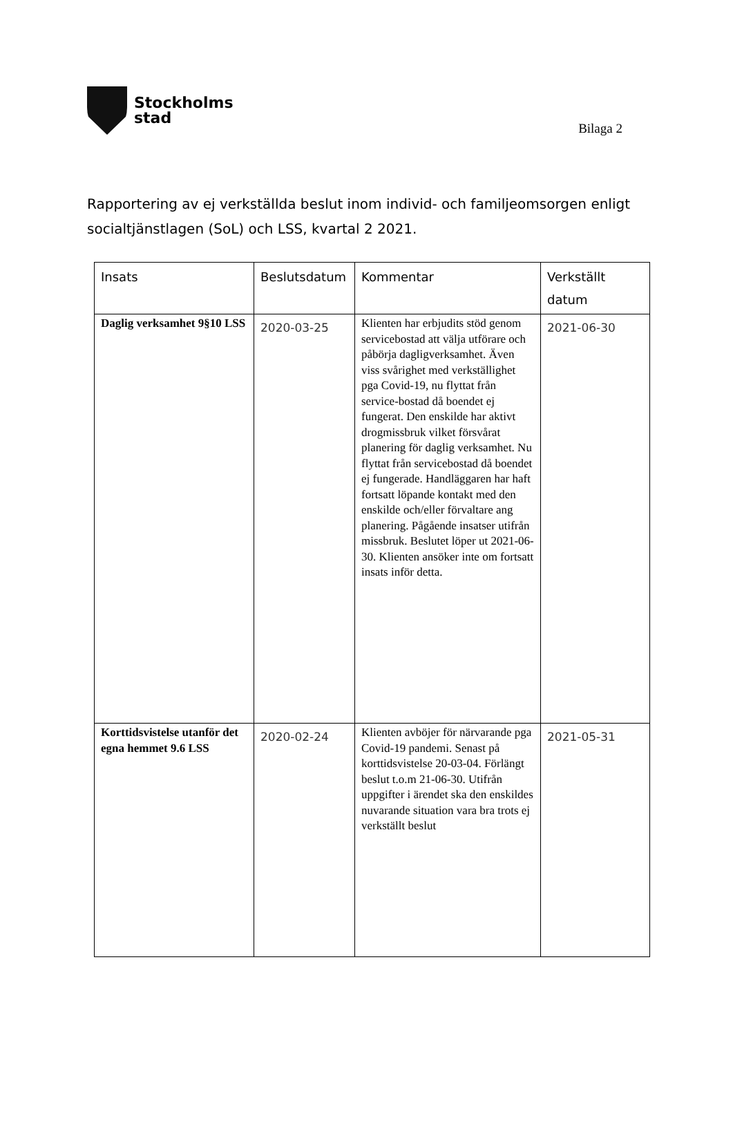Stockholms
stad
Bilaga 2
Rapportering av ej verkställda beslut inom individ- och familjeomsorgen enligt socialtjänstlagen (SoL) och LSS, kvartal 2 2021.
| Insats | Beslutsdatum | Kommentar | Verkställt datum |
| --- | --- | --- | --- |
| Daglig verksamhet 9§10 LSS | 2020-03-25 | Klienten har erbjudits stöd genom servicebostad att välja utförare och påbörja dagligverksamhet. Även viss svårighet med verkställighet pga Covid-19, nu flyttat från service-bostad då boendet ej fungerat. Den enskilde har aktivt drogmissbruk vilket försvårat planering för daglig verksamhet. Nu flyttat från servicebostad då boendet ej fungerade. Handläggaren har haft fortsatt löpande kontakt med den enskilde och/eller förvaltare ang planering. Pågående insatser utifrån missbruk. Beslutet löper ut 2021-06-30. Klienten ansöker inte om fortsatt insats inför detta. | 2021-06-30 |
| Korttidsvistelse utanför det egna hemmet 9.6 LSS | 2020-02-24 | Klienten avböjer för närvarande pga Covid-19 pandemi. Senast på korttidsvistelse 20-03-04. Förlängt beslut t.o.m 21-06-30. Utifrån uppgifter i ärendet ska den enskildes nuvarande situation vara bra trots ej verkställt beslut | 2021-05-31 |